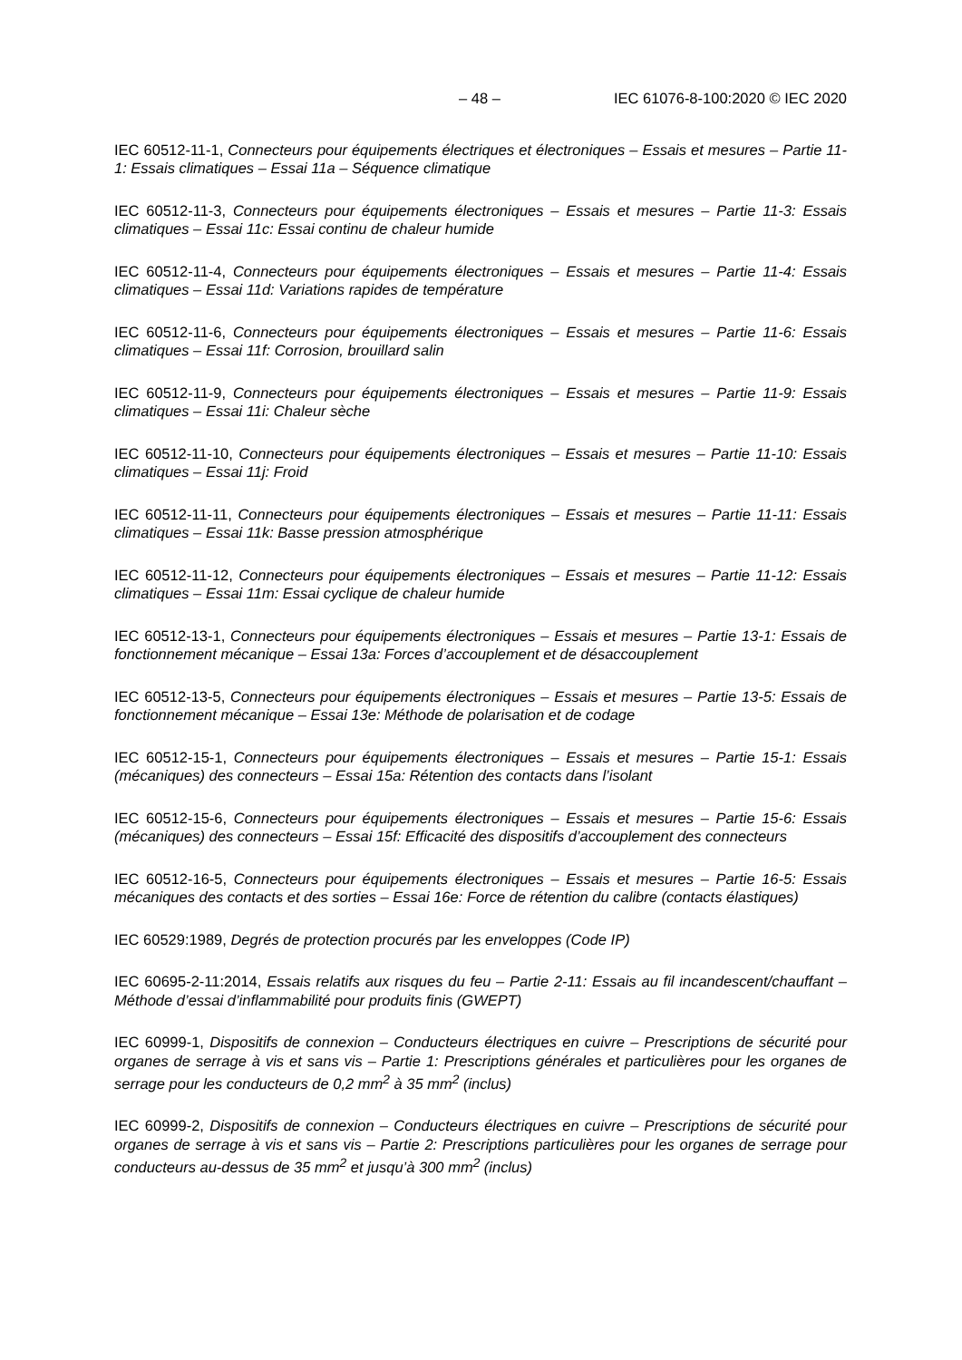– 48 – IEC 61076-8-100:2020 © IEC 2020
IEC 60512-11-1, Connecteurs pour équipements électriques et électroniques – Essais et mesures – Partie 11-1: Essais climatiques – Essai 11a – Séquence climatique
IEC 60512-11-3, Connecteurs pour équipements électroniques – Essais et mesures – Partie 11-3: Essais climatiques – Essai 11c: Essai continu de chaleur humide
IEC 60512-11-4, Connecteurs pour équipements électroniques – Essais et mesures – Partie 11-4: Essais climatiques – Essai 11d: Variations rapides de température
IEC 60512-11-6, Connecteurs pour équipements électroniques – Essais et mesures – Partie 11-6: Essais climatiques – Essai 11f: Corrosion, brouillard salin
IEC 60512-11-9, Connecteurs pour équipements électroniques – Essais et mesures – Partie 11-9: Essais climatiques – Essai 11i: Chaleur sèche
IEC 60512-11-10, Connecteurs pour équipements électroniques – Essais et mesures – Partie 11-10: Essais climatiques – Essai 11j: Froid
IEC 60512-11-11, Connecteurs pour équipements électroniques – Essais et mesures – Partie 11-11: Essais climatiques – Essai 11k: Basse pression atmosphérique
IEC 60512-11-12, Connecteurs pour équipements électroniques – Essais et mesures – Partie 11-12: Essais climatiques – Essai 11m: Essai cyclique de chaleur humide
IEC 60512-13-1, Connecteurs pour équipements électroniques – Essais et mesures – Partie 13-1: Essais de fonctionnement mécanique – Essai 13a: Forces d’accouplement et de désaccouplement
IEC 60512-13-5, Connecteurs pour équipements électroniques – Essais et mesures – Partie 13-5: Essais de fonctionnement mécanique – Essai 13e: Méthode de polarisation et de codage
IEC 60512-15-1, Connecteurs pour équipements électroniques – Essais et mesures – Partie 15-1: Essais (mécaniques) des connecteurs – Essai 15a: Rétention des contacts dans l’isolant
IEC 60512-15-6, Connecteurs pour équipements électroniques – Essais et mesures – Partie 15-6: Essais (mécaniques) des connecteurs – Essai 15f: Efficacité des dispositifs d’accouplement des connecteurs
IEC 60512-16-5, Connecteurs pour équipements électroniques – Essais et mesures – Partie 16-5: Essais mécaniques des contacts et des sorties – Essai 16e: Force de rétention du calibre (contacts élastiques)
IEC 60529:1989, Degrés de protection procurés par les enveloppes (Code IP)
IEC 60695-2-11:2014, Essais relatifs aux risques du feu – Partie 2-11: Essais au fil incandescent/chauffant – Méthode d’essai d’inflammabilité pour produits finis (GWEPT)
IEC 60999-1, Dispositifs de connexion – Conducteurs électriques en cuivre – Prescriptions de sécurité pour organes de serrage à vis et sans vis – Partie 1: Prescriptions générales et particulières pour les organes de serrage pour les conducteurs de 0,2 mm<sup>2</sup> à 35 mm<sup>2</sup> (inclus)
IEC 60999-2, Dispositifs de connexion – Conducteurs électriques en cuivre – Prescriptions de sécurité pour organes de serrage à vis et sans vis – Partie 2: Prescriptions particulières pour les organes de serrage pour conducteurs au-dessus de 35 mm<sup>2</sup> et jusqu’à 300 mm<sup>2</sup> (inclus)